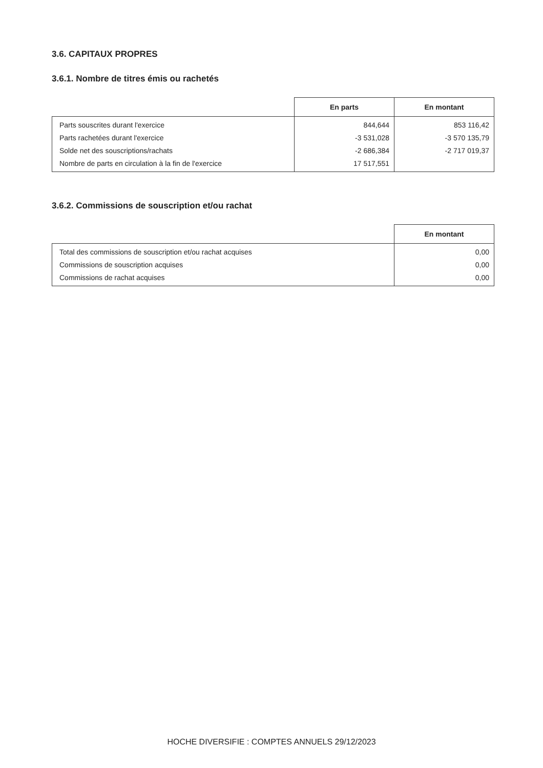3.6. CAPITAUX PROPRES
3.6.1. Nombre de titres émis ou rachetés
| | En parts | En montant |
| --- | --- | --- |
| Parts souscrites durant l'exercice | 844,644 | 853 116,42 |
| Parts rachetées durant l'exercice | -3 531,028 | -3 570 135,79 |
| Solde net des souscriptions/rachats | -2 686,384 | -2 717 019,37 |
| Nombre de parts en circulation à la fin de l'exercice | 17 517,551 | |
3.6.2. Commissions de souscription et/ou rachat
| | En montant |
| --- | --- |
| Total des commissions de souscription et/ou rachat acquises | 0,00 |
| Commissions de souscription acquises | 0,00 |
| Commissions de rachat acquises | 0,00 |
HOCHE DIVERSIFIE : COMPTES ANNUELS 29/12/2023